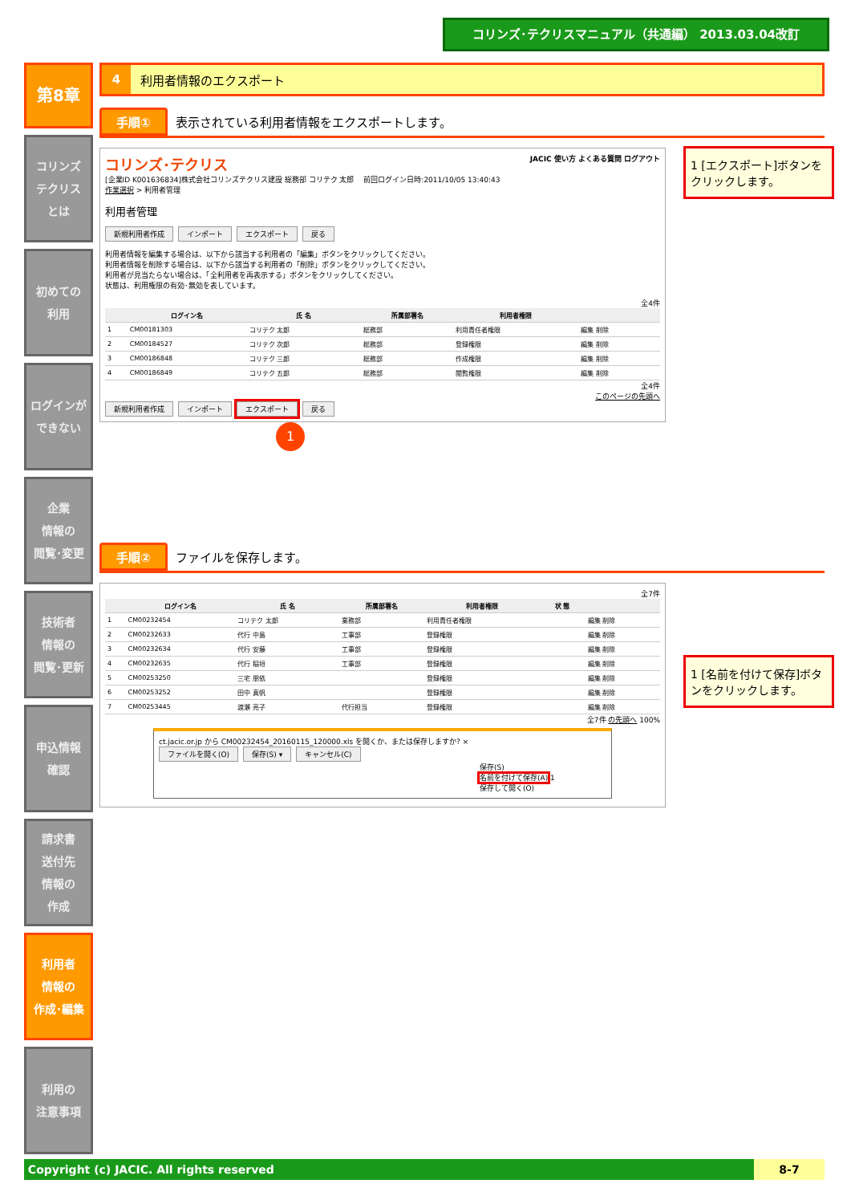コリンズ･テクリスマニュアル（共通編） 2013.03.04改訂
第8章
コリンズ
テクリス
とは
初めての
利用
ログインが
できない
企業
情報の
閲覧･変更
技術者
情報の
閲覧･更新
申込情報
確認
請求書
送付先
情報の
作成
利用者
情報の
作成･編集
利用の
注意事項
4 利用者情報のエクスポート
手順① 表示されている利用者情報をエクスポートします。
コリンズ･テクリス JACIC 使い方 よくある質問 ログアウト
[企業ID K001636834]株式会社コリンズテクリス建設 総務部 コリテク 太郎 　前回ログイン日時:2011/10/05 13:40:43
作業選択 > 利用者管理
利用者管理
新規利用者作成 インポート エクスポート 戻る
利用者情報を編集する場合は、以下から該当する利用者の「編集」ボタンをクリックしてください。
利用者情報を削除する場合は、以下から該当する利用者の「削除」ボタンをクリックしてください。
利用者が見当たらない場合は、「全利用者を再表示する」ボタンをクリックしてください。
状態は、利用権限の有効･無効を表しています。
全4件
| | ログイン名 | 氏 名 | 所属部署名 | 利用者権限 | |
| --- | --- | --- | --- | --- | --- |
| 1 | CM00181303 | コリテク 太郎 | 総務部 | 利用責任者権限 | 編集 削除 |
| 2 | CM00184527 | コリテク 次郎 | 総務部 | 登録権限 | 編集 削除 |
| 3 | CM00186848 | コリテク 三郎 | 総務部 | 作成権限 | 編集 削除 |
| 4 | CM00186849 | コリテク 五郎 | 総務部 | 閲覧権限 | 編集 削除 |
全4件
このページの先頭へ
新規利用者作成 インポート エクスポート 戻る
1
手順② ファイルを保存します。
全7件
| | ログイン名 | 氏 名 | 所属部署名 | 利用者権限 | 状 態 | |
| --- | --- | --- | --- | --- | --- | --- |
| 1 | CM00232454 | コリテク 太郎 | 業務部 | 利用責任者権限 | | 編集 削除 |
| 2 | CM00232633 | 代行 中島 | 工事部 | 登録権限 | | 編集 削除 |
| 3 | CM00232634 | 代行 安藤 | 工事部 | 登録権限 | | 編集 削除 |
| 4 | CM00232635 | 代行 稲垣 | 工事部 | 登録権限 | | 編集 削除 |
| 5 | CM00253250 | 三宅 朋依 | | 登録権限 | | 編集 削除 |
| 6 | CM00253252 | 田中 真帆 | | 登録権限 | | 編集 削除 |
| 7 | CM00253445 | 渡瀬 亮子 | 代行担当 | 登録権限 | | 編集 削除 |
全7件 の先頭へ 100%
ct.jacic.or.jp から CM00232454_20160115_120000.xls を開くか、または保存しますか? ×
ファイルを開く(O) 保存(S) ▾ キャンセル(C)
保存(S)
名前を付けて保存(A) 1
保存して開く(O)
1 [エクスポート]ボタンをクリックします。
1 [名前を付けて保存]ボタンをクリックします。
Copyright (c) JACIC. All rights reserved 8-7